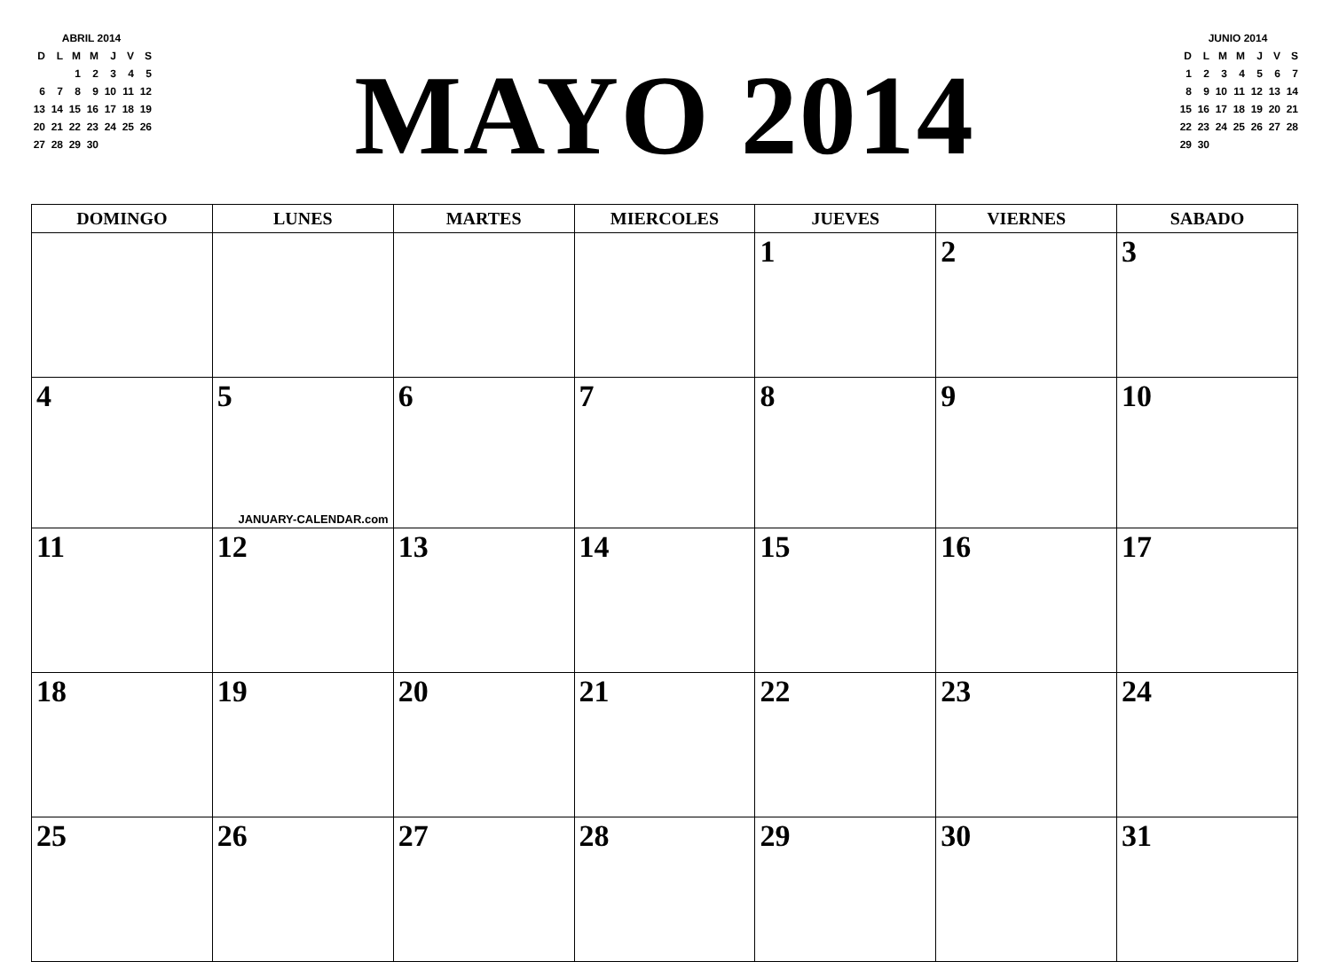ABRIL 2014
| D | L | M | M | J | V | S |
| | | 1 | 2 | 3 | 4 | 5 |
| 6 | 7 | 8 | 9 | 10 | 11 | 12 |
| 13 | 14 | 15 | 16 | 17 | 18 | 19 |
| 20 | 21 | 22 | 23 | 24 | 25 | 26 |
| 27 | 28 | 29 | 30 | | | |
MAYO 2014
JUNIO 2014
| D | L | M | M | J | V | S |
| 1 | 2 | 3 | 4 | 5 | 6 | 7 |
| 8 | 9 | 10 | 11 | 12 | 13 | 14 |
| 15 | 16 | 17 | 18 | 19 | 20 | 21 |
| 22 | 23 | 24 | 25 | 26 | 27 | 28 |
| 29 | 30 | | | | | |
| DOMINGO | LUNES | MARTES | MIERCOLES | JUEVES | VIERNES | SABADO |
| --- | --- | --- | --- | --- | --- | --- |
| | | | | 1 | 2 | 3 |
| 4 | 5 JANUARY-CALENDAR.com | 6 | 7 | 8 | 9 | 10 |
| 11 | 12 | 13 | 14 | 15 | 16 | 17 |
| 18 | 19 | 20 | 21 | 22 | 23 | 24 |
| 25 | 26 | 27 | 28 | 29 | 30 | 31 |